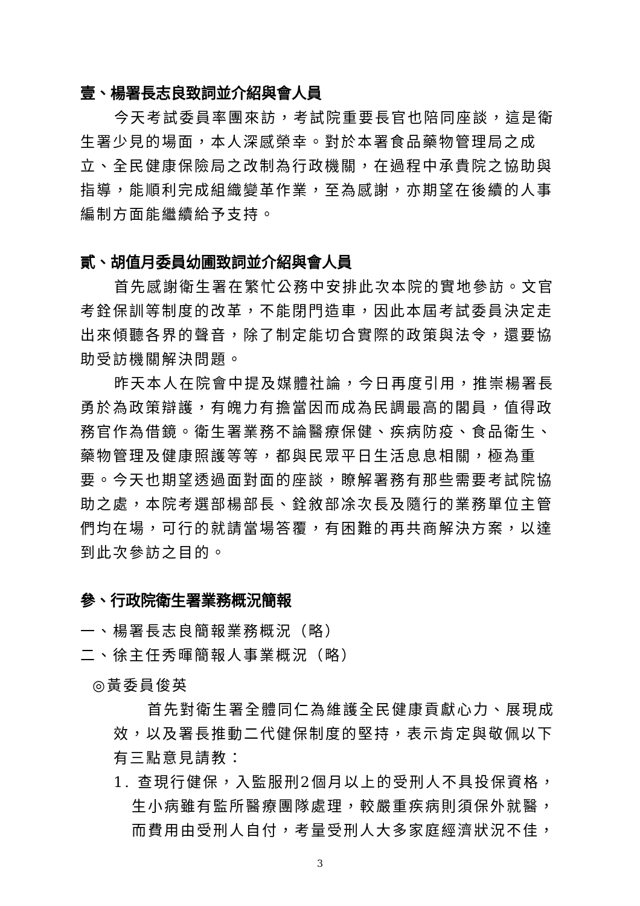壹、楊署長志良致詞並介紹與會人員
今天考試委員率團來訪，考試院重要長官也陪同座談，這是衛生署少見的場面，本人深感榮幸。對於本署食品藥物管理局之成立、全民健康保險局之改制為行政機關，在過程中承貴院之協助與指導，能順利完成組織變革作業，至為感謝，亦期望在後續的人事編制方面能繼續給予支持。
貳、胡值月委員幼圃致詞並介紹與會人員
首先感謝衛生署在繁忙公務中安排此次本院的實地參訪。文官考銓保訓等制度的改革，不能閉門造車，因此本屆考試委員決定走出來傾聽各界的聲音，除了制定能切合實際的政策與法令，還要協助受訪機關解決問題。
昨天本人在院會中提及媒體社論，今日再度引用，推崇楊署長勇於為政策辯護，有魄力有擔當因而成為民調最高的閣員，值得政務官作為借鏡。衛生署業務不論醫療保健、疾病防疫、食品衛生、藥物管理及健康照護等等，都與民眾平日生活息息相關，極為重要。今天也期望透過面對面的座談，瞭解署務有那些需要考試院協助之處，本院考選部楊部長、銓敘部凃次長及隨行的業務單位主管們均在場，可行的就請當場答覆，有困難的再共商解決方案，以達到此次參訪之目的。
參、行政院衛生署業務概況簡報
一、楊署長志良簡報業務概況（略）
二、徐主任秀暉簡報人事業概況（略）
◎黃委員俊英
首先對衛生署全體同仁為維護全民健康貢獻心力、展現成效，以及署長推動二代健保制度的堅持，表示肯定與敬佩以下有三點意見請教：
1. 查現行健保，入監服刑2個月以上的受刑人不具投保資格，生小病雖有監所醫療團隊處理，較嚴重疾病則須保外就醫，而費用由受刑人自付，考量受刑人大多家庭經濟狀況不佳，
3